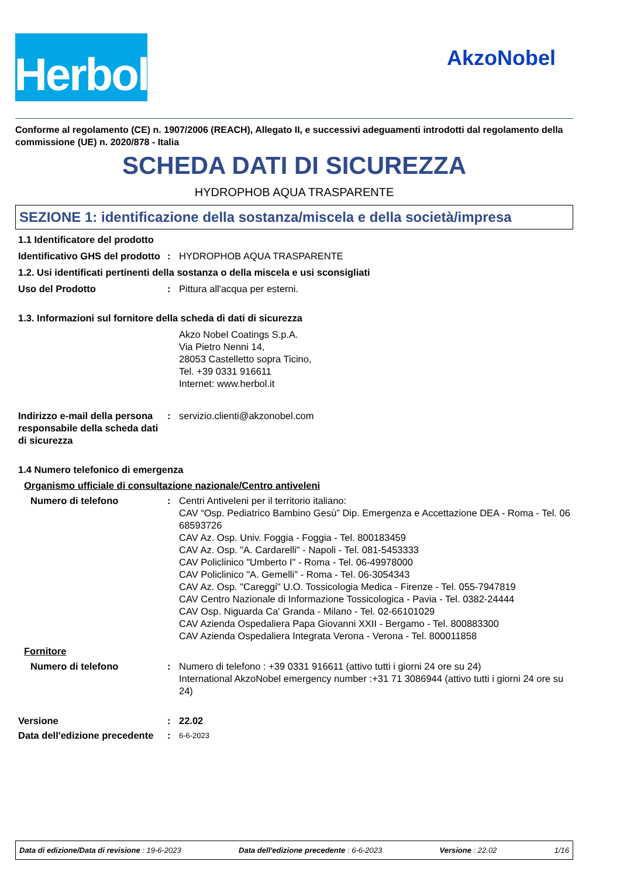Herbol
AkzoNobel
Conforme al regolamento (CE) n. 1907/2006 (REACH), Allegato II, e successivi adeguamenti introdotti dal regolamento della commissione (UE) n. 2020/878 - Italia
SCHEDA DATI DI SICUREZZA
HYDROPHOB AQUA TRASPARENTE
SEZIONE 1: identificazione della sostanza/miscela e della società/impresa
1.1 Identificatore del prodotto
Identificativo GHS del prodotto
: HYDROPHOB AQUA TRASPARENTE
1.2. Usi identificati pertinenti della sostanza o della miscela e usi sconsigliati
Uso del Prodotto : Pittura all'acqua per esterni.
1.3. Informazioni sul fornitore della scheda di dati di sicurezza
Akzo Nobel Coatings S.p.A.
Via Pietro Nenni 14,
28053 Castelletto sopra Ticino,
Tel. +39 0331 916611
Internet: www.herbol.it
Indirizzo e-mail della persona responsabile della scheda dati di sicurezza
: servizio.clienti@akzonobel.com
1.4 Numero telefonico di emergenza
Organismo ufficiale di consultazione nazionale/Centro antiveleni
Numero di telefono : Centri Antiveleni per il territorio italiano:
CAV “Osp. Pediatrico Bambino Gesù” Dip. Emergenza e Accettazione DEA - Roma - Tel. 06 68593726
CAV Az. Osp. Univ. Foggia - Foggia - Tel. 800183459
CAV Az. Osp. "A. Cardarelli" - Napoli - Tel. 081-5453333
CAV Policlinico "Umberto I" - Roma - Tel. 06-49978000
CAV Policlinico "A. Gemelli" - Roma - Tel. 06-3054343
CAV Az. Osp. "Careggi" U.O. Tossicologia Medica - Firenze - Tel. 055-7947819
CAV Centro Nazionale di Informazione Tossicologica - Pavia - Tel. 0382-24444
CAV Osp. Niguarda Ca' Granda - Milano - Tel. 02-66101029
CAV Azienda Ospedaliera Papa Giovanni XXII - Bergamo - Tel. 800883300
CAV Azienda Ospedaliera Integrata Verona - Verona - Tel. 800011858
Fornitore
Numero di telefono : Numero di telefono : +39 0331 916611 (attivo tutti i giorni 24 ore su 24)
International AkzoNobel emergency number :+31 71 3086944 (attivo tutti i giorni 24 ore su 24)
Versione : 22.02
Data dell'edizione precedente
:
6-6-2023
Data di edizione/Data di revisione : 19-6-2023 Data dell'edizione precedente : 6-6-2023 Versione : 22.02 1/16